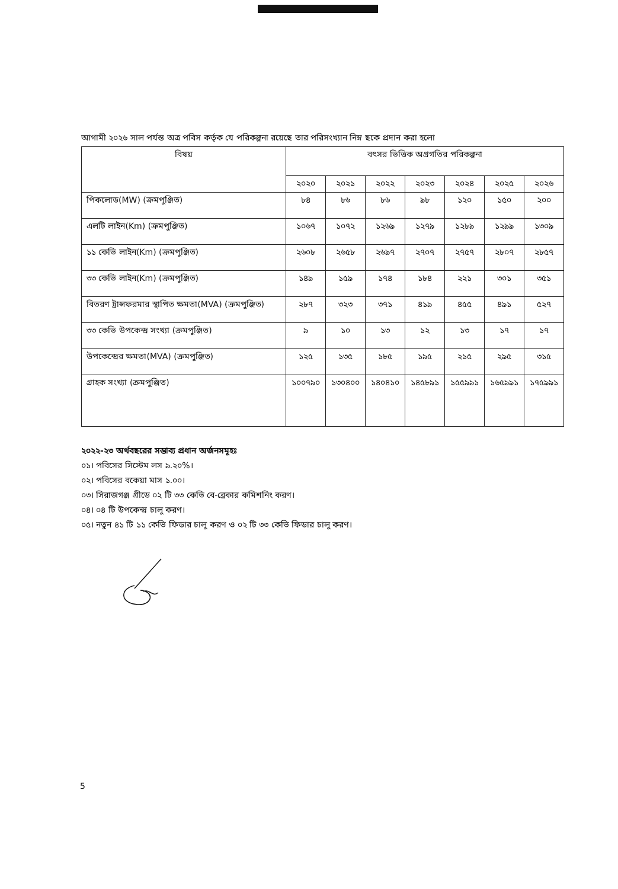আগামী ২০২৬ সাল পর্যন্ত অত্র পবিস কর্তৃক যে পরিকল্পনা রয়েছে তার পরিসংখ্যান নিম্ন ছকে প্রদান করা হলো
| বিষয় | বৎসর ভিত্তিক অগ্রগতির পরিকল্পনা | | | | | | |
| --- | --- | --- | --- | --- | --- | --- | --- |
| | ২০২০ | ২০২১ | ২০২২ | ২০২৩ | ২০২৪ | ২০২৫ | ২০২৬ |
| পিকলোড(MW) (ক্রমপুঞ্জিত) | ৮৪ | ৮৬ | ৮৬ | ৯৮ | ১২০ | ১৫০ | ২০০ |
| এলটি লাইন(Km) (ক্রমপুঞ্জিত) | ১০৬৭ | ১০৭২ | ১২৬৯ | ১২৭৯ | ১২৮৯ | ১২৯৯ | ১৩০৯ |
| ১১ কেভি লাইন(Km) (ক্রমপুঞ্জিত) | ২৬০৮ | ২৬৫৮ | ২৬৯৭ | ২৭০৭ | ২৭৫৭ | ২৮০৭ | ২৮৫৭ |
| ৩৩ কেভি লাইন(Km) (ক্রমপুঞ্জিত) | ১৪৯ | ১৫৯ | ১৭৪ | ১৮৪ | ২২১ | ৩০১ | ৩৫১ |
| বিতরণ ট্রান্সফরমার স্থাপিত ক্ষমতা(MVA) (ক্রমপুঞ্জিত) | ২৮৭ | ৩২৩ | ৩৭১ | ৪১৯ | ৪৫৫ | ৪৯১ | ৫২৭ |
| ৩৩ কেভি উপকেন্দ্র সংখ্যা (ক্রমপুঞ্জিত) | ৯ | ১০ | ১৩ | ১২ | ১৩ | ১৭ | ১৭ |
| উপকেন্দ্রের ক্ষমতা(MVA) (ক্রমপুঞ্জিত) | ১২৫ | ১৩৫ | ১৮৫ | ১৯৫ | ২১৫ | ২৯৫ | ৩১৫ |
| গ্রাহক সংখ্যা (ক্রমপুঞ্জিত) | ১০০৭৯০ | ১৩০৪০০ | ১৪০৪১০ | ১৪৫৮৯১ | ১৫৫৯৯১ | ১৬৫৯৯১ | ১৭৫৯৯১ |
২০২২-২৩ অর্থবছরের সম্ভাব্য প্রধান অর্জনসমূহঃ
০১। পবিসের সিস্টেম লস ৯.২০%।
০২। পবিসের বকেয়া মাস ১.০০।
০৩। সিরাজগঞ্জ গ্রীডে ০২ টি ৩৩ কেভি বে-ব্রেকার কমিশনিং করণ।
০৪। ০৪ টি উপকেন্দ্র চালু করণ।
০৫। নতুন ৪১ টি ১১ কেভি ফিডার চালু করণ ও ০২ টি ৩৩ কেভি ফিডার চালু করণ।
5